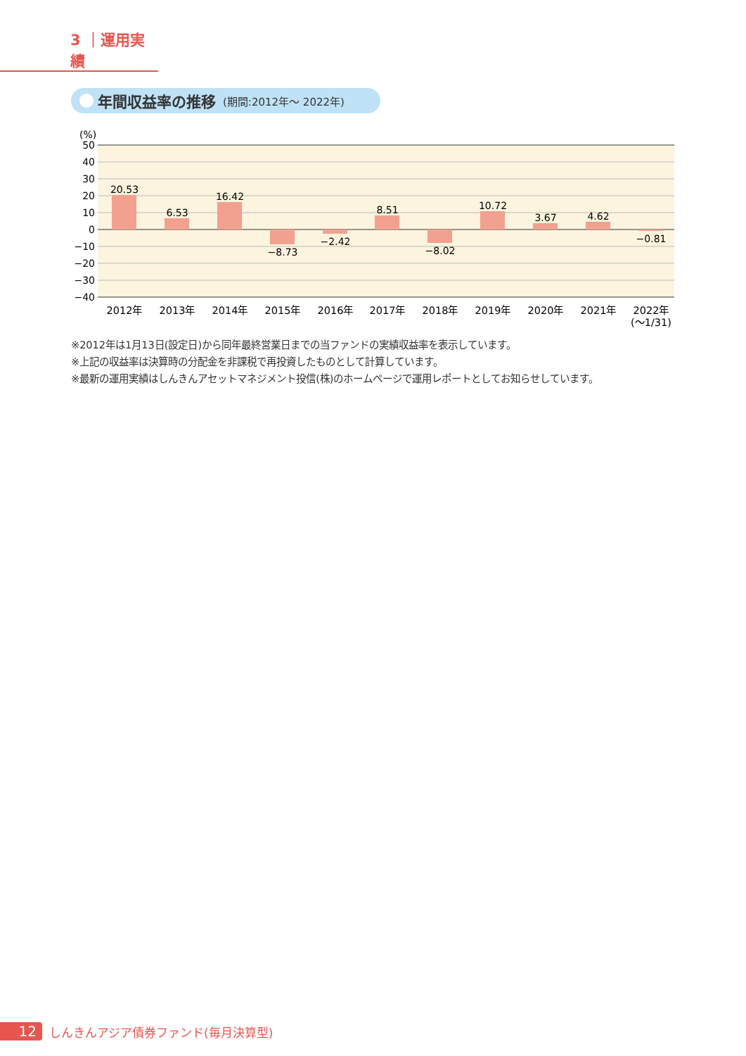3 ｜運用実績
年間収益率の推移 (期間:2012年～ 2022年)
(%)
50
40
30
20
10
0
−10
−20
−30
−40
20.53
6.53
16.42
−8.73
−2.42
8.51
−8.02
10.72
3.67
4.62
−0.81
2012年
2013年
2014年
2015年
2016年
2017年
2018年
2019年
2020年
2021年
2022年
(～1/31)
※2012年は1月13日(設定日)から同年最終営業日までの当ファンドの実績収益率を表示しています。
※上記の収益率は決算時の分配金を非課税で再投資したものとして計算しています。
※最新の運用実績はしんきんアセットマネジメント投信(株)のホームページで運用レポートとしてお知らせしています。
12
しんきんアジア債券ファンド(毎月決算型)